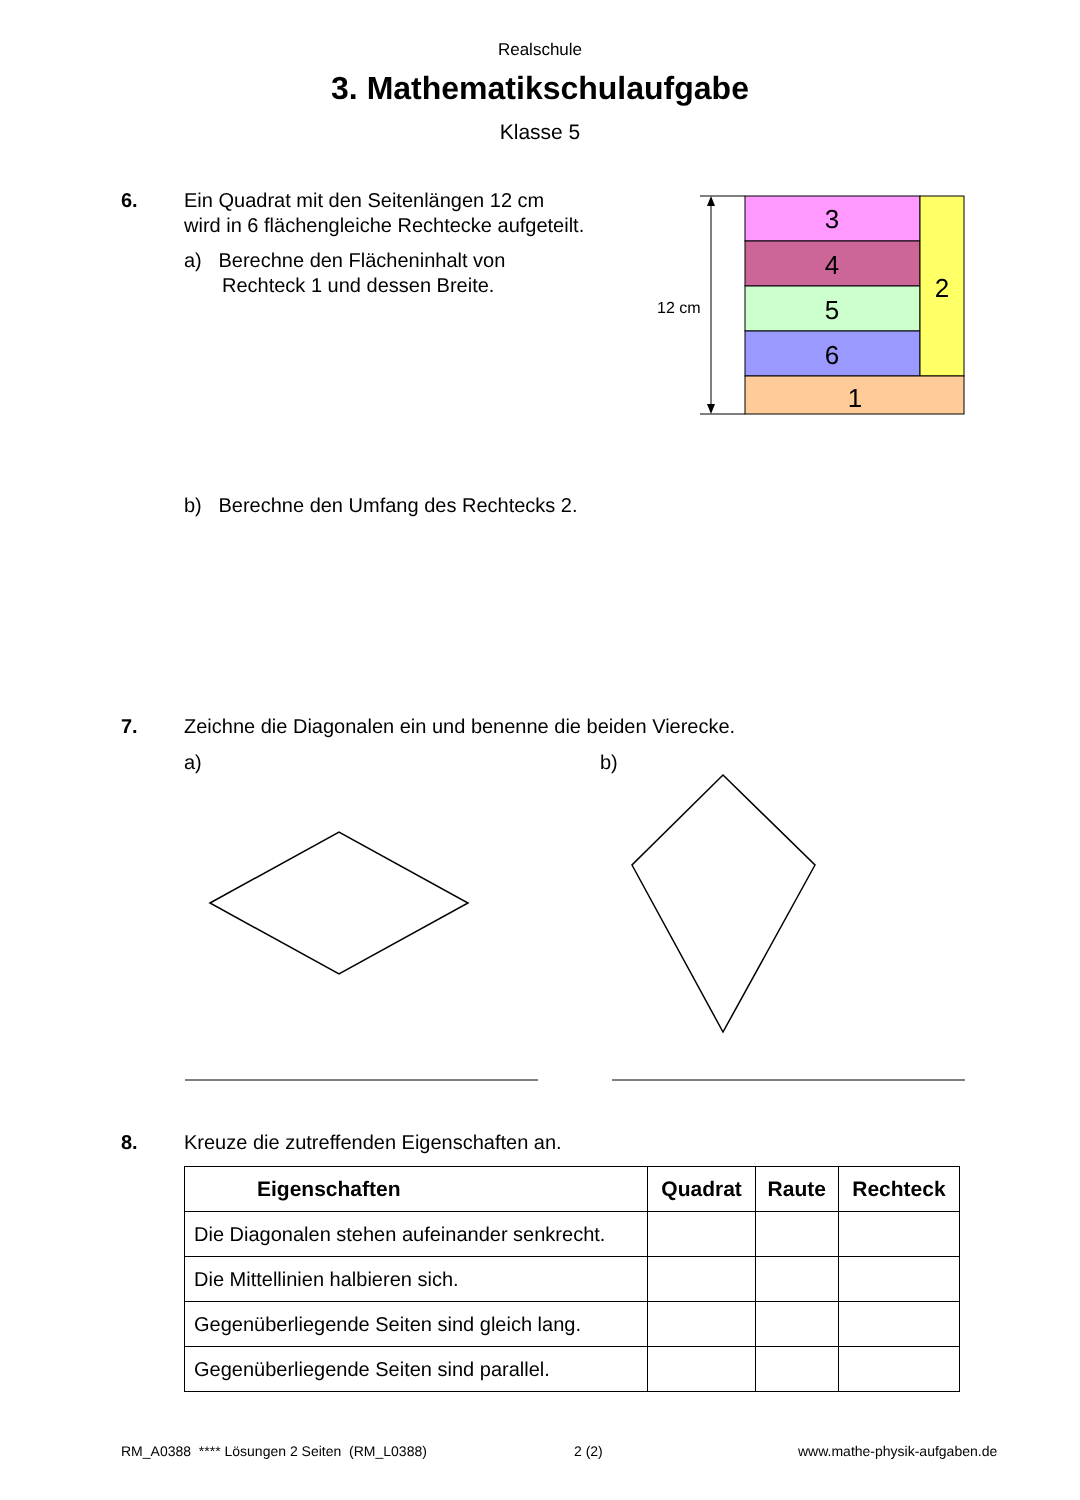Realschule
3. Mathematikschulaufgabe
Klasse 5
6. Ein Quadrat mit den Seitenlängen 12 cm
wird in 6 flächengleiche Rechtecke aufgeteilt.
a) Berechne den Flächeninhalt von
Rechteck 1 und dessen Breite.
12 cm
3
4
5
6
2
1
b) Berechne den Umfang des Rechtecks 2.
7. Zeichne die Diagonalen ein und benenne die beiden Vierecke.
a) b)
8. Kreuze die zutreffenden Eigenschaften an.
| Eigenschaften | Quadrat | Raute | Rechteck |
| --- | --- | --- | --- |
| Die Diagonalen stehen aufeinander senkrecht. | | | |
| Die Mittellinien halbieren sich. | | | |
| Gegenüberliegende Seiten sind gleich lang. | | | |
| Gegenüberliegende Seiten sind parallel. | | | |
RM_A0388 **** Lösungen 2 Seiten (RM_L0388)
2 (2) www.mathe-physik-aufgaben.de